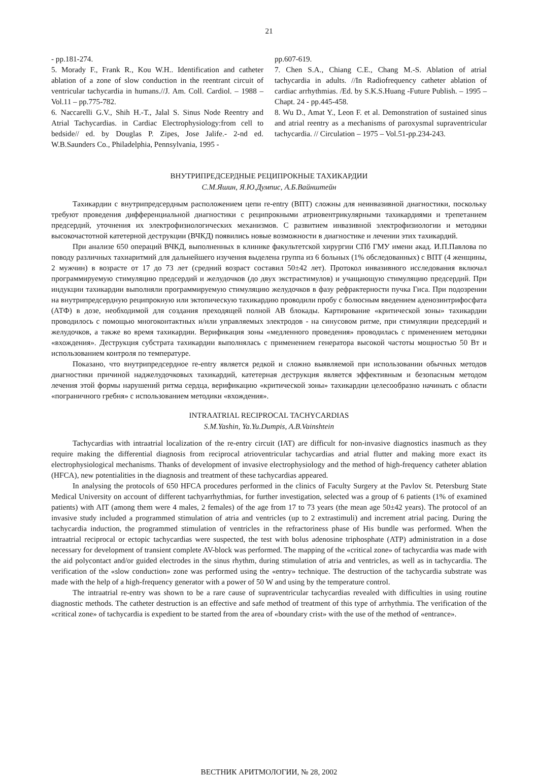21
- pp.181-274.
5. Morady F., Frank R., Kou W.H.. Identification and catheter ablation of a zone of slow conduction in the reentrant circuit of ventricular tachycardia in humans.//J. Am. Coll. Cardiol. – 1988 – Vol.11 – pp.775-782.
6. Naccarelli G.V., Shih H.-T., Jalal S. Sinus Node Reentry and Atrial Tachycardias. in Cardiac Electrophysiology:from cell to bedside// ed. by Douglas P. Zipes, Jose Jalife.- 2-nd ed. W.B.Saunders Co., Philadelphia, Pennsylvania, 1995 -
pp.607-619.
7. Chen S.A., Chiang C.E., Chang M.-S. Ablation of atrial tachycardia in adults. //In Radiofrequency catheter ablation of cardiac arrhythmias. /Ed. by S.K.S.Huang -Future Publish. – 1995 –Chapt. 24 - pp.445-458.
8. Wu D., Amat Y., Leon F. et al. Demonstration of sustained sinus and atrial reentry as a mechanisms of paroxysmal supraventricular tachycardia. // Circulation – 1975 – Vol.51-pp.234-243.
ВНУТРИПРЕДСЕРДНЫЕ РЕЦИПРОКНЫЕ ТАХИКАРДИИ
С.М.Яшин, Я.Ю.Думпис, А.Б.Вайнштейн
Тахикардии с внутрипредсердным расположением цепи re-entry (ВПТ) сложны для неинвазивной диагностики, поскольку требуют проведения дифференциальной диагностики с реципрокными атриовентрикулярными тахикардиями и трепетанием предсердий, уточнения их электрофизиологических механизмов. С развитием инвазивной электрофизиологии и методики высокочастотной катетерной деструкции (ВЧКД) появились новые возможности в диагностике и лечении этих тахикардий.
При анализе 650 операций ВЧКД, выполненных в клинике факультетской хирургии СПб ГМУ имени акад. И.П.Павлова по поводу различных тахиаритмий для дальнейшего изучения выделена группа из 6 больных (1% обследованных) с ВПТ (4 женщины, 2 мужчин) в возрасте от 17 до 73 лет (средний возраст составил 50±42 лет). Протокол инвазивного исследования включал программируемую стимуляцию предсердий и желудочков (до двух экстрастимулов) и учащающую стимуляцию предсердий. При индукции тахикардии выполняли программируемую стимуляцию желудочков в фазу рефрактерности пучка Гиса. При подозрении на внутрипредсердную реципрокную или эктопическую тахикардию проводили пробу с болюсным введением аденозинтрифосфата (АТФ) в дозе, необходимой для создания преходящей полной АВ блокады. Картирование «критической зоны» тахикардии проводилось с помощью многоконтактных и/или управляемых электродов - на синусовом ритме, при стимуляции предсердий и желудочков, а также во время тахикардии. Верификация зоны «медленного проведения» проводилась с применением методики «вхождения». Деструкция субстрата тахикардии выполнялась с применением генератора высокой частоты мощностью 50 Вт и использованием контроля по температуре.
Показано, что внутрипредсердное re-entry является редкой и сложно выявляемой при использовании обычных методов диагностики причиной наджелудочковых тахикардий, катетерная деструкция является эффективным и безопасным методом лечения этой формы нарушений ритма сердца, верификацию «критической зоны» тахикардии целесообразно начинать с области «пограничного гребня» с использованием методики «вхождения».
INTRAATRIAL RECIPROCAL TACHYCARDIAS
S.M.Yashin, Ya.Yu.Dumpis, A.B.Vainshtein
Tachycardias with intraatrial localization of the re-entry circuit (IAT) are difficult for non-invasive diagnostics inasmuch as they require making the differential diagnosis from reciprocal atrioventricular tachycardias and atrial flutter and making more exact its electrophysiological mechanisms. Thanks of development of invasive electrophysiology and the method of high-frequency catheter ablation (HFCA), new potentialities in the diagnosis and treatment of these tachycardias appeared.
In analysing the protocols of 650 HFCA procedures performed in the clinics of Faculty Surgery at the Pavlov St. Petersburg State Medical University on account of different tachyarrhythmias, for further investigation, selected was a group of 6 patients (1% of examined patients) with AIT (among them were 4 males, 2 females) of the age from 17 to 73 years (the mean age 50±42 years). The protocol of an invasive study included a programmed stimulation of atria and ventricles (up to 2 extrastimuli) and increment atrial pacing. During the tachycardia induction, the programmed stimulation of ventricles in the refractoriness phase of His bundle was performed. When the intraatrial reciprocal or ectopic tachycardias were suspected, the test with bolus adenosine triphosphate (ATP) administration in a dose necessary for development of transient complete AV-block was performed. The mapping of the «critical zone» of tachycardia was made with the aid polycontact and/or guided electrodes in the sinus rhythm, during stimulation of atria and ventricles, as well as in tachycardia. The verification of the «slow conduction» zone was performed using the «entry» technique. The destruction of the tachycardia substrate was made with the help of a high-frequency generator with a power of 50 W and using by the temperature control.
The intraatrial re-entry was shown to be a rare cause of supraventricular tachycardias revealed with difficulties in using routine diagnostic methods. The catheter destruction is an effective and safe method of treatment of this type of arrhythmia. The verification of the «critical zone» of tachycardia is expedient to be started from the area of «boundary crist» with the use of the method of «entrance».
ВЕСТНИК АРИТМОЛОГИИ, № 28, 2002